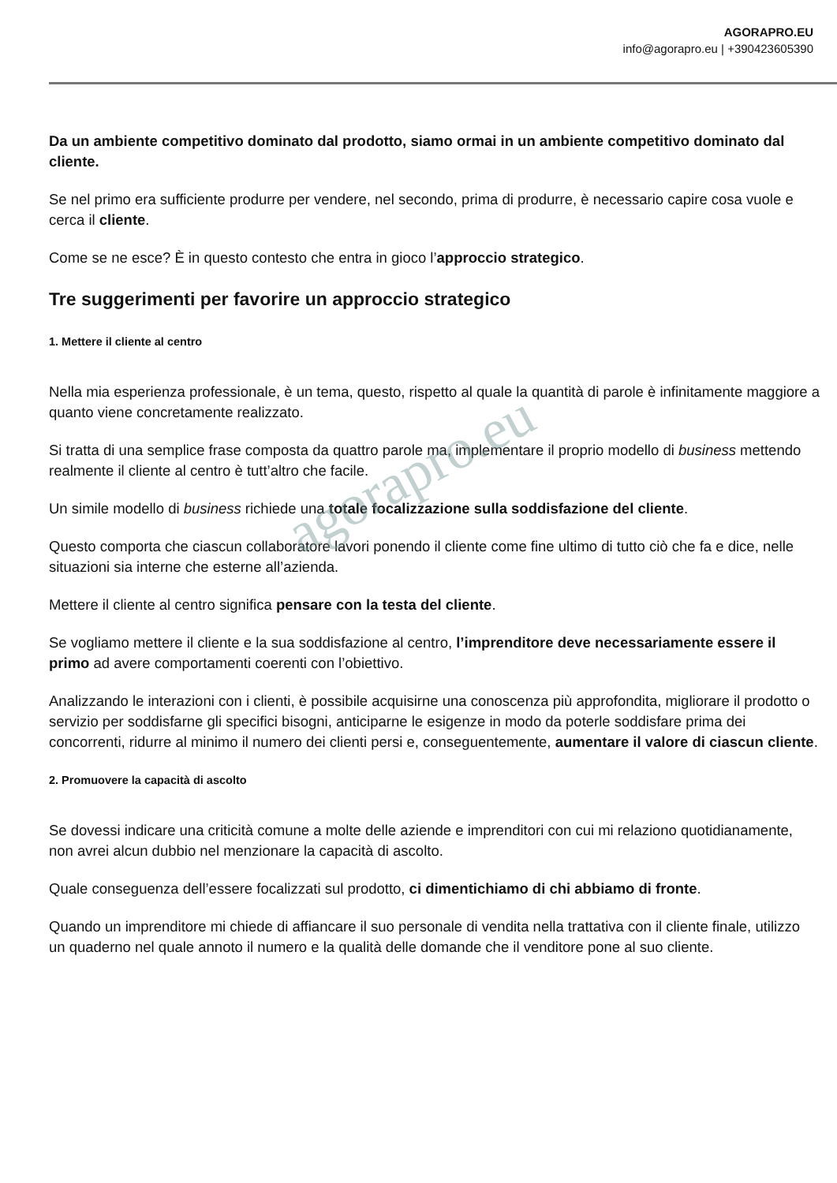AGORAPRO.EU
info@agorapro.eu | +390423605390
Da un ambiente competitivo dominato dal prodotto, siamo ormai in un ambiente competitivo dominato dal cliente.
Se nel primo era sufficiente produrre per vendere, nel secondo, prima di produrre, è necessario capire cosa vuole e cerca il cliente.
Come se ne esce? È in questo contesto che entra in gioco l’approccio strategico.
Tre suggerimenti per favorire un approccio strategico
1. Mettere il cliente al centro
Nella mia esperienza professionale, è un tema, questo, rispetto al quale la quantità di parole è infinitamente maggiore a quanto viene concretamente realizzato.
Si tratta di una semplice frase composta da quattro parole ma, implementare il proprio modello di business mettendo realmente il cliente al centro è tutt’altro che facile.
Un simile modello di business richiede una totale focalizzazione sulla soddisfazione del cliente.
Questo comporta che ciascun collaboratore lavori ponendo il cliente come fine ultimo di tutto ciò che fa e dice, nelle situazioni sia interne che esterne all’azienda.
Mettere il cliente al centro significa pensare con la testa del cliente.
Se vogliamo mettere il cliente e la sua soddisfazione al centro, l’imprenditore deve necessariamente essere il primo ad avere comportamenti coerenti con l’obiettivo.
Analizzando le interazioni con i clienti, è possibile acquisirne una conoscenza più approfondita, migliorare il prodotto o servizio per soddisfarne gli specifici bisogni, anticiparne le esigenze in modo da poterle soddisfare prima dei concorrenti, ridurre al minimo il numero dei clienti persi e, conseguentemente, aumentare il valore di ciascun cliente.
2. Promuovere la capacità di ascolto
Se dovessi indicare una criticità comune a molte delle aziende e imprenditori con cui mi relaziono quotidianamente, non avrei alcun dubbio nel menzionare la capacità di ascolto.
Quale conseguenza dell’essere focalizzati sul prodotto, ci dimentichiamo di chi abbiamo di fronte.
Quando un imprenditore mi chiede di affiancare il suo personale di vendita nella trattativa con il cliente finale, utilizzo un quaderno nel quale annoto il numero e la qualità delle domande che il venditore pone al suo cliente.
agorapro.eu